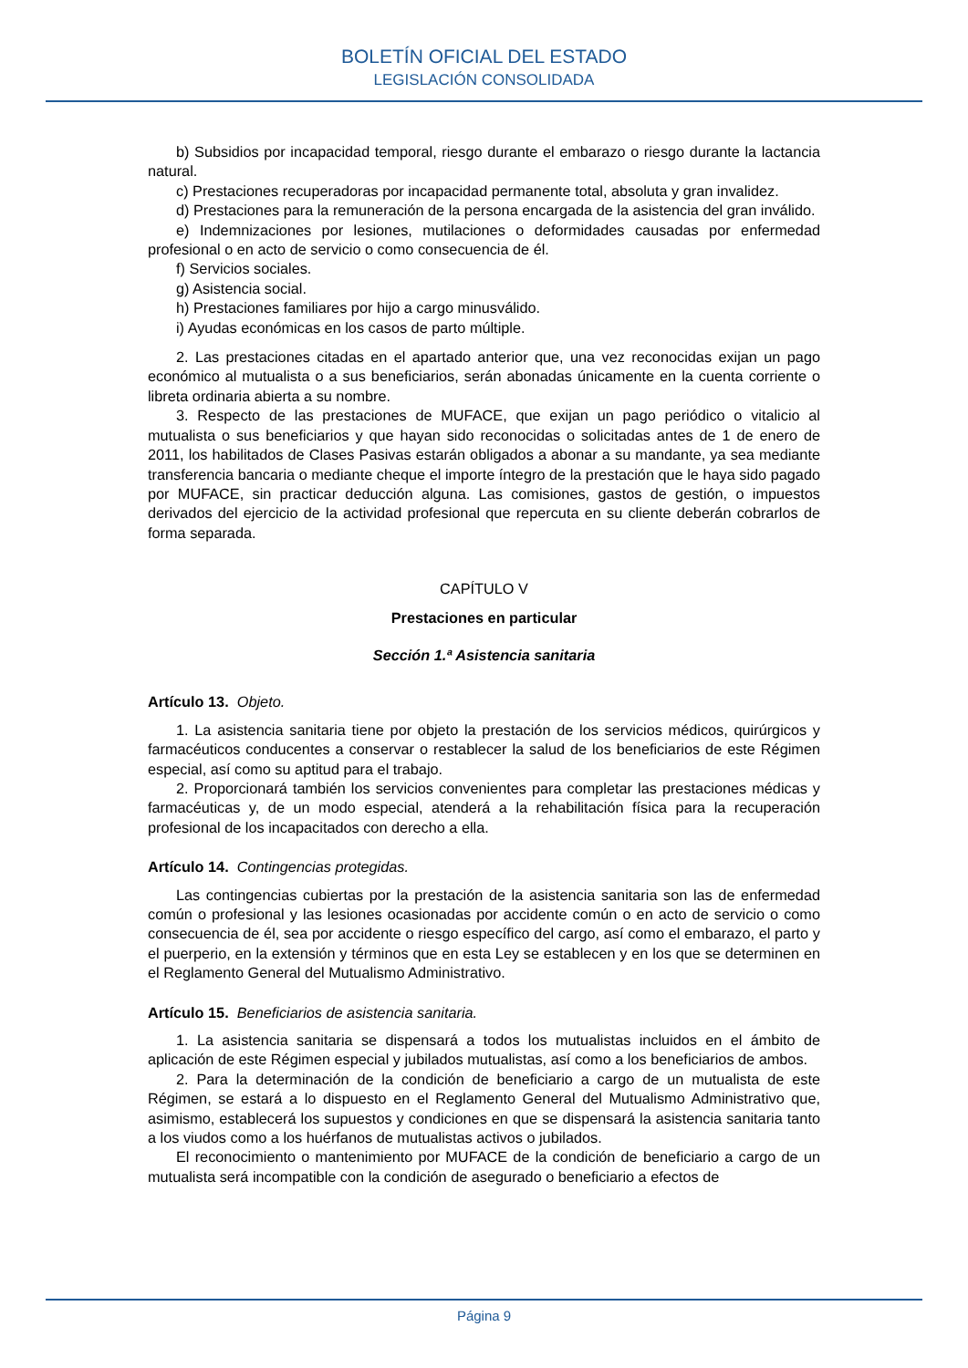BOLETÍN OFICIAL DEL ESTADO
LEGISLACIÓN CONSOLIDADA
b) Subsidios por incapacidad temporal, riesgo durante el embarazo o riesgo durante la lactancia natural.
c) Prestaciones recuperadoras por incapacidad permanente total, absoluta y gran invalidez.
d) Prestaciones para la remuneración de la persona encargada de la asistencia del gran inválido.
e) Indemnizaciones por lesiones, mutilaciones o deformidades causadas por enfermedad profesional o en acto de servicio o como consecuencia de él.
f) Servicios sociales.
g) Asistencia social.
h) Prestaciones familiares por hijo a cargo minusválido.
i) Ayudas económicas en los casos de parto múltiple.
2. Las prestaciones citadas en el apartado anterior que, una vez reconocidas exijan un pago económico al mutualista o a sus beneficiarios, serán abonadas únicamente en la cuenta corriente o libreta ordinaria abierta a su nombre.
3. Respecto de las prestaciones de MUFACE, que exijan un pago periódico o vitalicio al mutualista o sus beneficiarios y que hayan sido reconocidas o solicitadas antes de 1 de enero de 2011, los habilitados de Clases Pasivas estarán obligados a abonar a su mandante, ya sea mediante transferencia bancaria o mediante cheque el importe íntegro de la prestación que le haya sido pagado por MUFACE, sin practicar deducción alguna. Las comisiones, gastos de gestión, o impuestos derivados del ejercicio de la actividad profesional que repercuta en su cliente deberán cobrarlos de forma separada.
CAPÍTULO V
Prestaciones en particular
Sección 1.ª Asistencia sanitaria
Artículo 13. Objeto.
1. La asistencia sanitaria tiene por objeto la prestación de los servicios médicos, quirúrgicos y farmacéuticos conducentes a conservar o restablecer la salud de los beneficiarios de este Régimen especial, así como su aptitud para el trabajo.
2. Proporcionará también los servicios convenientes para completar las prestaciones médicas y farmacéuticas y, de un modo especial, atenderá a la rehabilitación física para la recuperación profesional de los incapacitados con derecho a ella.
Artículo 14. Contingencias protegidas.
Las contingencias cubiertas por la prestación de la asistencia sanitaria son las de enfermedad común o profesional y las lesiones ocasionadas por accidente común o en acto de servicio o como consecuencia de él, sea por accidente o riesgo específico del cargo, así como el embarazo, el parto y el puerperio, en la extensión y términos que en esta Ley se establecen y en los que se determinen en el Reglamento General del Mutualismo Administrativo.
Artículo 15. Beneficiarios de asistencia sanitaria.
1. La asistencia sanitaria se dispensará a todos los mutualistas incluidos en el ámbito de aplicación de este Régimen especial y jubilados mutualistas, así como a los beneficiarios de ambos.
2. Para la determinación de la condición de beneficiario a cargo de un mutualista de este Régimen, se estará a lo dispuesto en el Reglamento General del Mutualismo Administrativo que, asimismo, establecerá los supuestos y condiciones en que se dispensará la asistencia sanitaria tanto a los viudos como a los huérfanos de mutualistas activos o jubilados.
El reconocimiento o mantenimiento por MUFACE de la condición de beneficiario a cargo de un mutualista será incompatible con la condición de asegurado o beneficiario a efectos de
Página 9